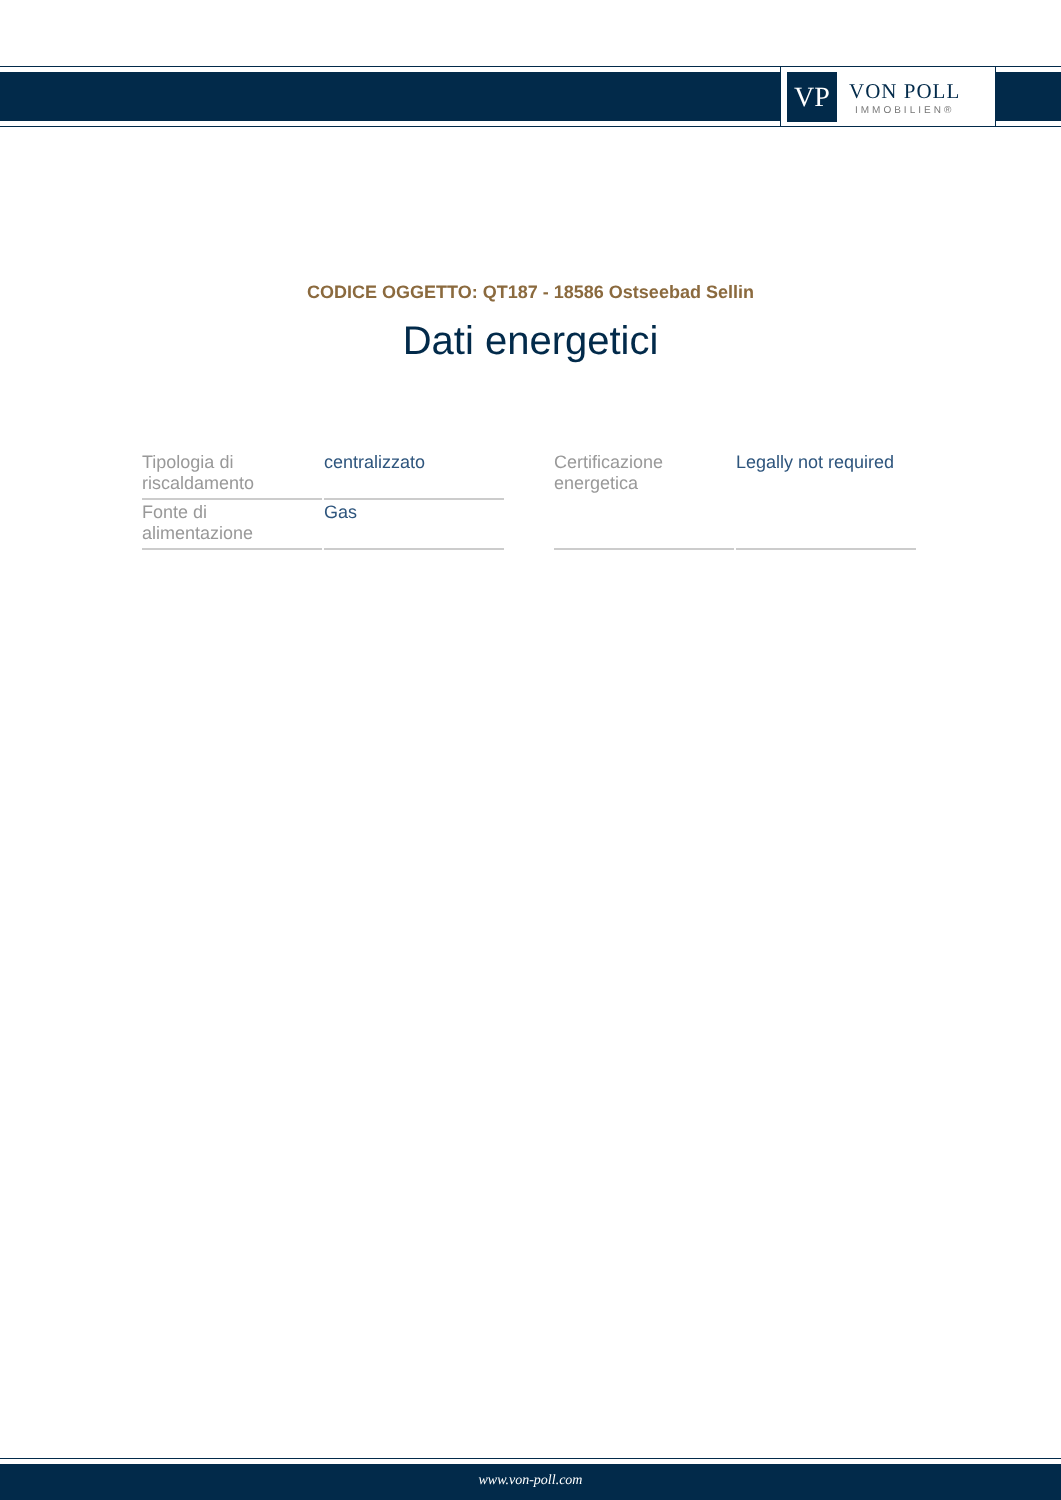VP
VON POLL
IMMOBILIEN®
CODICE OGGETTO: QT187 - 18586 Ostseebad Sellin
Dati energetici
| Tipologia di riscaldamento | centralizzato |
| Fonte di alimentazione | Gas |
| Certificazione energetica | Legally not required |
www.von-poll.com